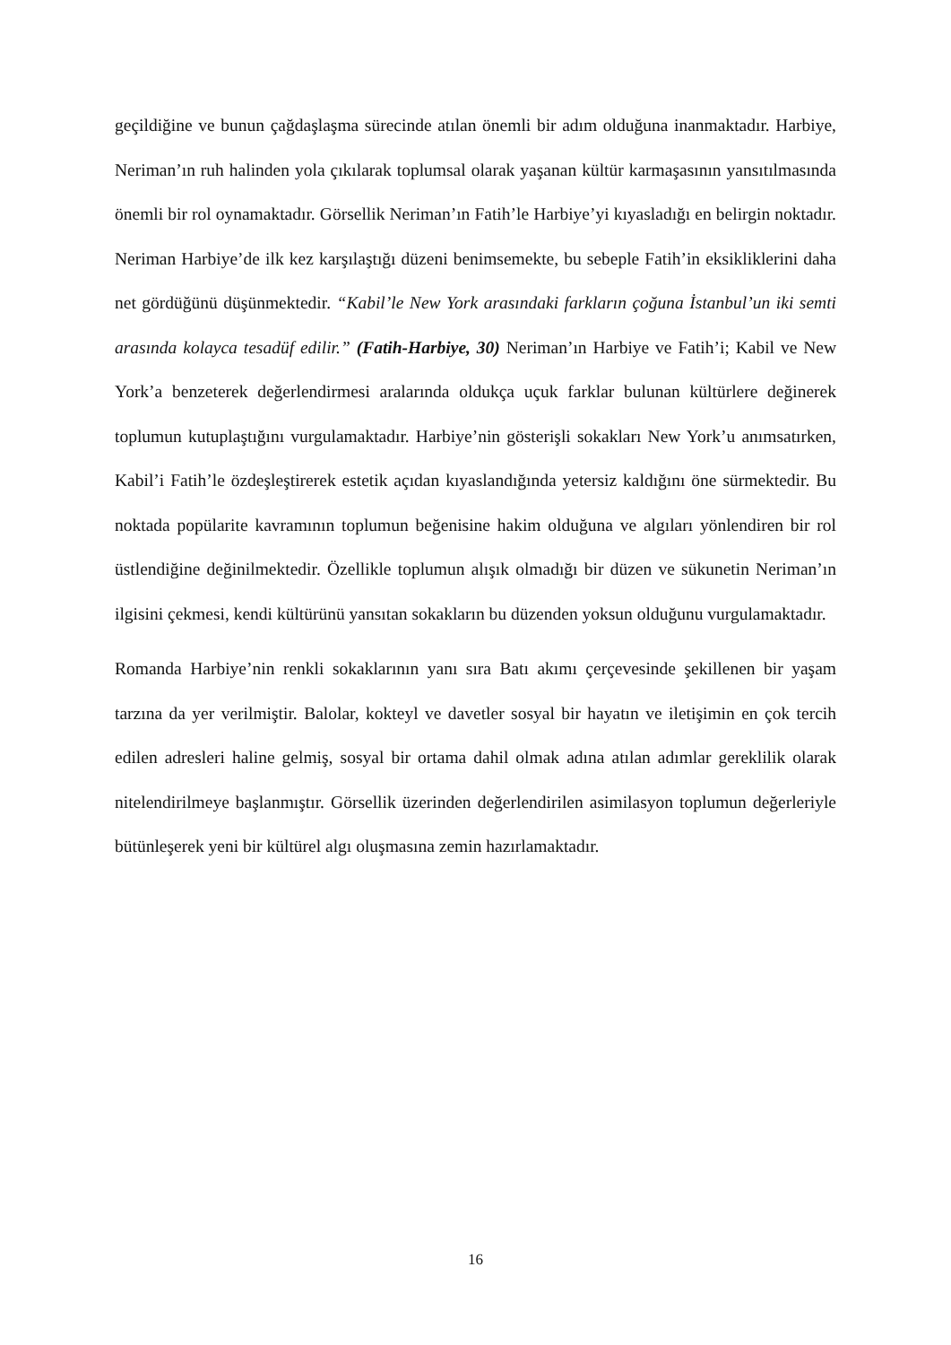geçildiğine ve bunun çağdaşlaşma sürecinde atılan önemli bir adım olduğuna inanmaktadır. Harbiye, Neriman’ın ruh halinden yola çıkılarak toplumsal olarak yaşanan kültür karmaşasının yansıtılmasında önemli bir rol oynamaktadır. Görsellik Neriman’ın Fatih’le Harbiye’yi kıyasladığı en belirgin noktadır. Neriman Harbiye’de ilk kez karşılaştığı düzeni benimsemekte, bu sebeple Fatih’in eksikliklerini daha net gördüğünü düşünmektedir. “Kabil’le New York arasındaki farkların çoğuna İstanbul’un iki semti arasında kolayca tesadüf edilir.” (Fatih-Harbiye, 30) Neriman’ın Harbiye ve Fatih’i; Kabil ve New York’a benzeterek değerlendirmesi aralarında oldukça uçuk farklar bulunan kültürlere değinerek toplumun kutuplaştığını vurgulamaktadır. Harbiye’nin gösterişli sokakları New York’u anımsatırken, Kabil’i Fatih’le özdeşleştirerek estetik açıdan kıyaslandığında yetersiz kaldığını öne sürmektedir. Bu noktada popülarite kavramının toplumun beğenisine hakim olduğuna ve algıları yönlendiren bir rol üstlendiğine değinilmektedir. Özellikle toplumun alışık olmadığı bir düzen ve sükunetin Neriman’ın ilgisini çekmesi, kendi kültürünü yansıtan sokakların bu düzenden yoksun olduğunu vurgulamaktadır.
Romanda Harbiye’nin renkli sokaklarının yanı sıra Batı akımı çerçevesinde şekillenen bir yaşam tarzına da yer verilmiştir. Balolar, kokteyl ve davetler sosyal bir hayatın ve iletişimin en çok tercih edilen adresleri haline gelmiş, sosyal bir ortama dahil olmak adına atılan adımlar gereklilik olarak nitelendirilmeye başlanmıştır. Görsellik üzerinden değerlendirilen asimilasyon toplumun değerleriyle bütünleşerek yeni bir kültürel algı oluşmasına zemin hazırlamaktadır.
16